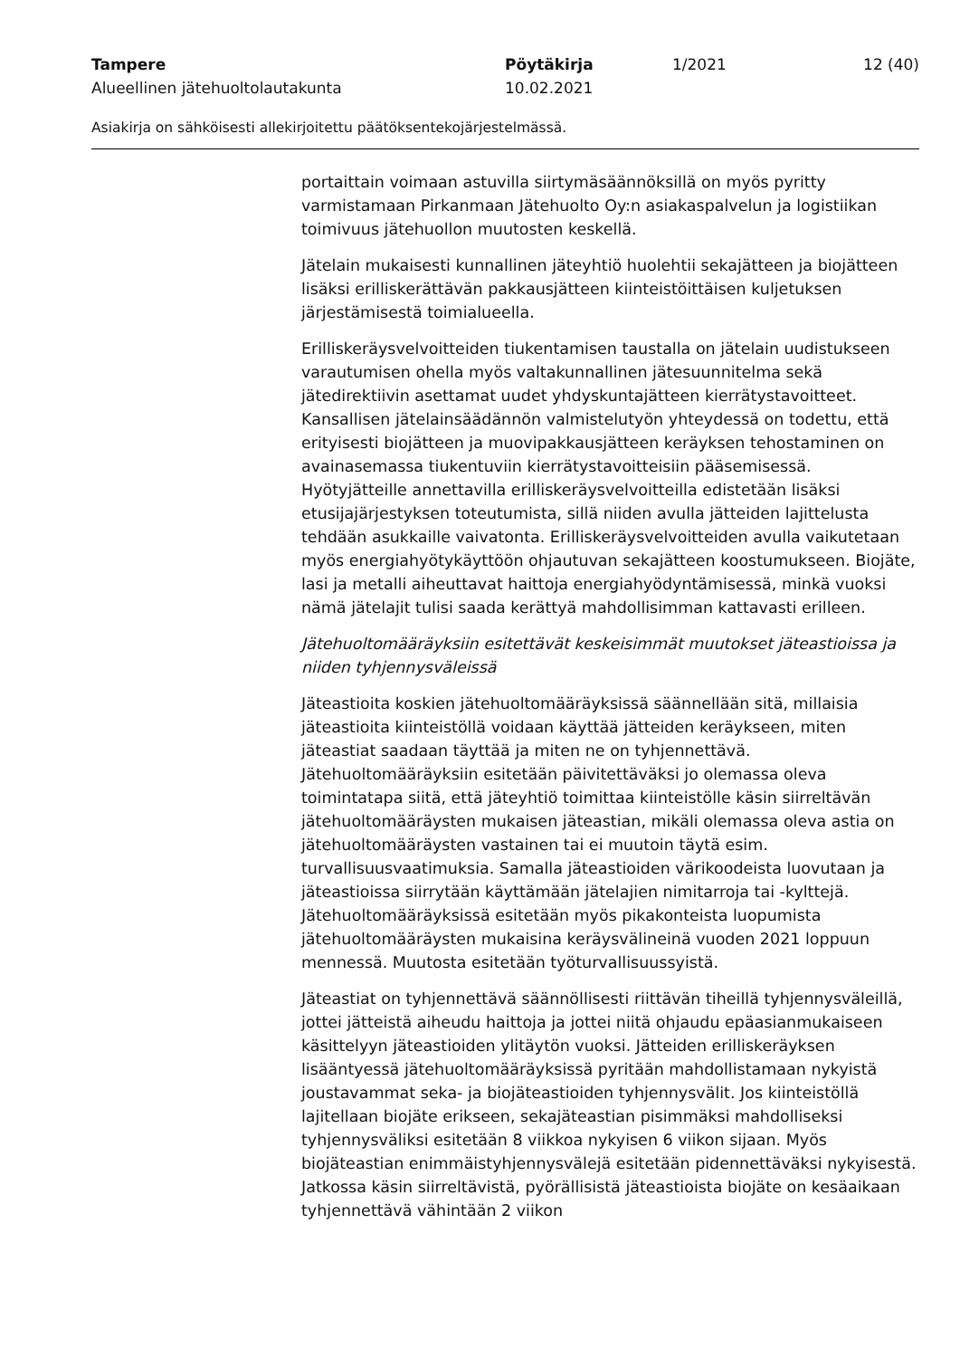Tampere Pöytäkirja 1/2021 12 (40)
Alueellinen jätehuoltolautakunta 10.02.2021
Asiakirja on sähköisesti allekirjoitettu päätöksentekojärjestelmässä.
portaittain voimaan astuvilla siirtymäsäännöksillä on myös pyritty varmistamaan Pirkanmaan Jätehuolto Oy:n asiakaspalvelun ja logistiikan toimivuus jätehuollon muutosten keskellä.
Jätelain mukaisesti kunnallinen jäteyhtiö huolehtii sekajätteen ja biojätteen lisäksi erilliskerättävän pakkausjätteen kiinteistöittäisen kuljetuksen järjestämisestä toimialueella.
Erilliskeräysvelvoitteiden tiukentamisen taustalla on jätelain uudistukseen varautumisen ohella myös valtakunnallinen jätesuunnitelma sekä jätedirektiivin asettamat uudet yhdyskuntajätteen kierrätystavoitteet. Kansallisen jätelainsäädännön valmistelutyön yhteydessä on todettu, että erityisesti biojätteen ja muovipakkausjätteen keräyksen tehostaminen on avainasemassa tiukentuviin kierrätystavoitteisiin pääsemisessä. Hyötyjätteille annettavilla erilliskeräysvelvoitteilla edistetään lisäksi etusijajärjestyksen toteutumista, sillä niiden avulla jätteiden lajittelusta tehdään asukkaille vaivatonta. Erilliskeräysvelvoitteiden avulla vaikutetaan myös energiahyötykäyttöön ohjautuvan sekajätteen koostumukseen. Biojäte, lasi ja metalli aiheuttavat haittoja energiahyödyntämisessä, minkä vuoksi nämä jätelajit tulisi saada kerättyä mahdollisimman kattavasti erilleen.
Jätehuoltomääräyksiin esitettävät keskeisimmät muutokset jäteastioissa ja niiden tyhjennysväleissä
Jäteastioita koskien jätehuoltomääräyksissä säännellään sitä, millaisia jäteastioita kiinteistöllä voidaan käyttää jätteiden keräykseen, miten jäteastiat saadaan täyttää ja miten ne on tyhjennettävä. Jätehuoltomääräyksiin esitetään päivitettäväksi jo olemassa oleva toimintatapa siitä, että jäteyhtiö toimittaa kiinteistölle käsin siirreltävän jätehuoltomääräysten mukaisen jäteastian, mikäli olemassa oleva astia on jätehuoltomääräysten vastainen tai ei muutoin täytä esim. turvallisuusvaatimuksia. Samalla jäteastioiden värikoodeista luovutaan ja jäteastioissa siirrytään käyttämään jätelajien nimitarroja tai -kylttejä. Jätehuoltomääräyksissä esitetään myös pikakonteista luopumista jätehuoltomääräysten mukaisina keräysvälineinä vuoden 2021 loppuun mennessä. Muutosta esitetään työturvallisuussyistä.
Jäteastiat on tyhjennettävä säännöllisesti riittävän tiheillä tyhjennysväleillä, jottei jätteistä aiheudu haittoja ja jottei niitä ohjaudu epäasianmukaiseen käsittelyyn jäteastioiden ylitäytön vuoksi. Jätteiden erilliskeräyksen lisääntyessä jätehuoltomääräyksissä pyritään mahdollistamaan nykyistä joustavammat seka- ja biojäteastioiden tyhjennysvälit. Jos kiinteistöllä lajitellaan biojäte erikseen, sekajäteastian pisimmäksi mahdolliseksi tyhjennysväliksi esitetään 8 viikkoa nykyisen 6 viikon sijaan. Myös biojäteastian enimmäistyhjennysvälejä esitetään pidennettäväksi nykyisestä. Jatkossa käsin siirreltävistä, pyörällisistä jäteastioista biojäte on kesäaikaan tyhjennettävä vähintään 2 viikon